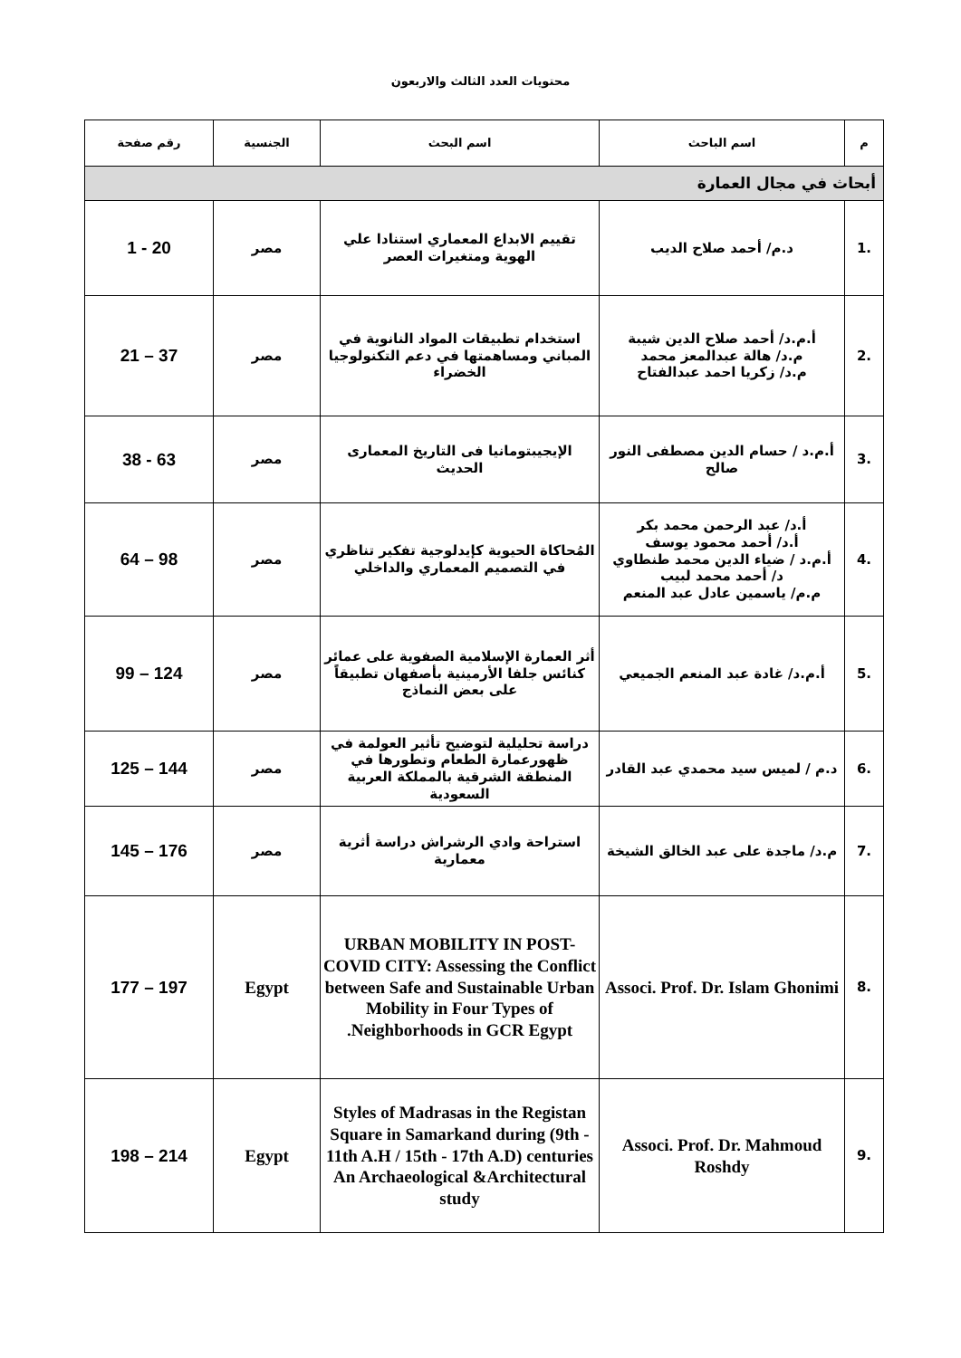محتويات العدد الثالث والاربعون
| م | اسم الباحث | اسم البحث | الجنسية | رقم صفحة |
| --- | --- | --- | --- | --- |
| أبحاث في مجال العمارة | | | | |
| .1 | د.م/ أحمد صلاح الديب | تقييم الابداع المعماري استنادا علي الهوية ومتغيرات العصر | مصر | 20 - 1 |
| .2 | أ.م.د/ أحمد صلاح الدين شيبة م.د/ هالة عبدالمعز محمد م.د/ زكريا احمد عبدالفتاح | استخدام تطبيقات المواد النانوية في المباني ومساهمتها في دعم التكنولوجيا الخضراء | مصر | 37 – 21 |
| .3 | أ.م.د / حسام الدين مصطفى النور صالح | الإيجيبتومانيا فى التاريخ المعمارى الحديث | مصر | 63 - 38 |
| .4 | أ.د/ عبد الرحمن محمد بكر أ.د/ أحمد محمود يوسف أ.م.د / ضياء الدين محمد طنطاوي د/ أحمد محمد لبيب م.م/ ياسمين عادل عبد المنعم | المُحاكاة الحيوية كإيدلوجية تفكير تناظري في التصميم المعماري والداخلي | مصر | 98 – 64 |
| .5 | أ.م.د/ غادة عبد المنعم الجميعي | أثر العمارة الإسلامية الصفوية على عمائر كنائس جلفا الأرمينية بأصفهان تطبيقاً على بعض النماذج | مصر | 124 – 99 |
| .6 | د.م / لميس سيد محمدي عبد القادر | دراسة تحليلية لتوضيح تأثير العولمة في ظهورعمارة الطعام وتطورها في المنطقة الشرقية بالمملكة العربية السعودية | مصر | 144 – 125 |
| .7 | م.د/ ماجدة على عبد الخالق الشيخة | استراحة وادي الرشراش دراسة أثرية معمارية | مصر | 176 – 145 |
| .8 | Associ. Prof. Dr. Islam Ghonimi | URBAN MOBILITY IN POST-COVID CITY: Assessing the Conflict between Safe and Sustainable Urban Mobility in Four Types of Neighborhoods in GCR Egypt. | Egypt | 197 – 177 |
| .9 | Associ. Prof. Dr. Mahmoud Roshdy | Styles of Madrasas in the Registan Square in Samarkand during (9th - 11th A.H / 15th - 17th A.D) centuries An Archaeological &Architectural study | Egypt | 214 – 198 |